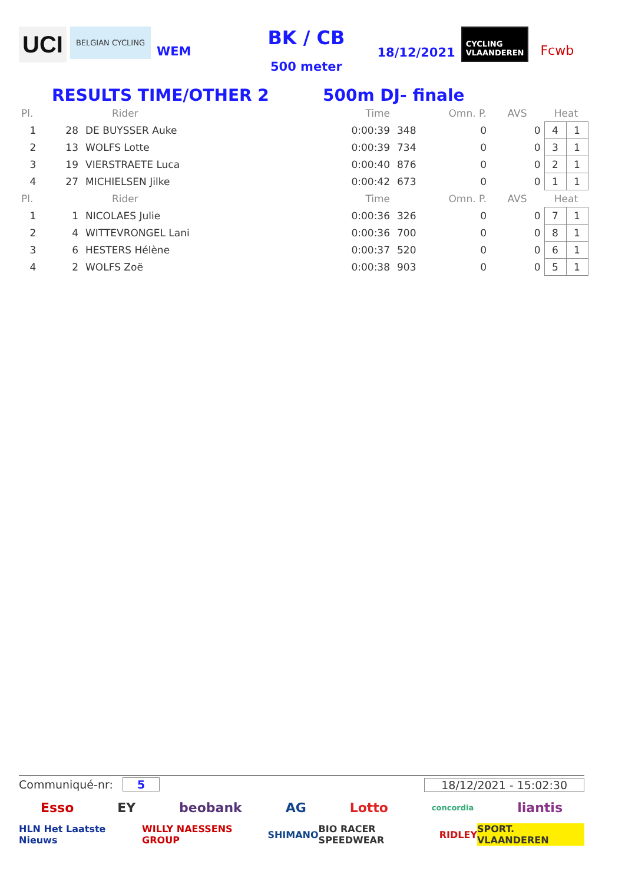UCI BELGIAN CYCLING WEM
BK / CB
500 meter
18/12/2021 CYCLING
VLAANDEREN Fcwb
RESULTS TIME/OTHER 2 500m DJ- finale
| Pl. | Rider | | Time | | Omn. P. | AVS | Heat | |
| --- | --- | --- | --- | --- | --- | --- | --- | --- |
| 1 | 28 | DE BUYSSER Auke | 0:00:39 | 348 | 0 | 0 | 4 | 1 |
| 2 | 13 | WOLFS Lotte | 0:00:39 | 734 | 0 | 0 | 3 | 1 |
| 3 | 19 | VIERSTRAETE Luca | 0:00:40 | 876 | 0 | 0 | 2 | 1 |
| 4 | 27 | MICHIELSEN Jilke | 0:00:42 | 673 | 0 | 0 | 1 | 1 |
| Pl. | Rider | | Time | | Omn. P. | AVS | Heat | |
| 1 | 1 | NICOLAES Julie | 0:00:36 | 326 | 0 | 0 | 7 | 1 |
| 2 | 4 | WITTEVRONGEL Lani | 0:00:36 | 700 | 0 | 0 | 8 | 1 |
| 3 | 6 | HESTERS Hélène | 0:00:37 | 520 | 0 | 0 | 6 | 1 |
| 4 | 2 | WOLFS Zoë | 0:00:38 | 903 | 0 | 0 | 5 | 1 |
Communiqué-nr: 5 18/12/2021 - 15:02:30
Esso EY beobank AG Lotto concordia liantis
HLN Het Laatste Nieuws WILLY NAESSENS GROUP SHIMANO BIO RACER SPEEDWEAR RIDLEY SPORT. VLAANDEREN